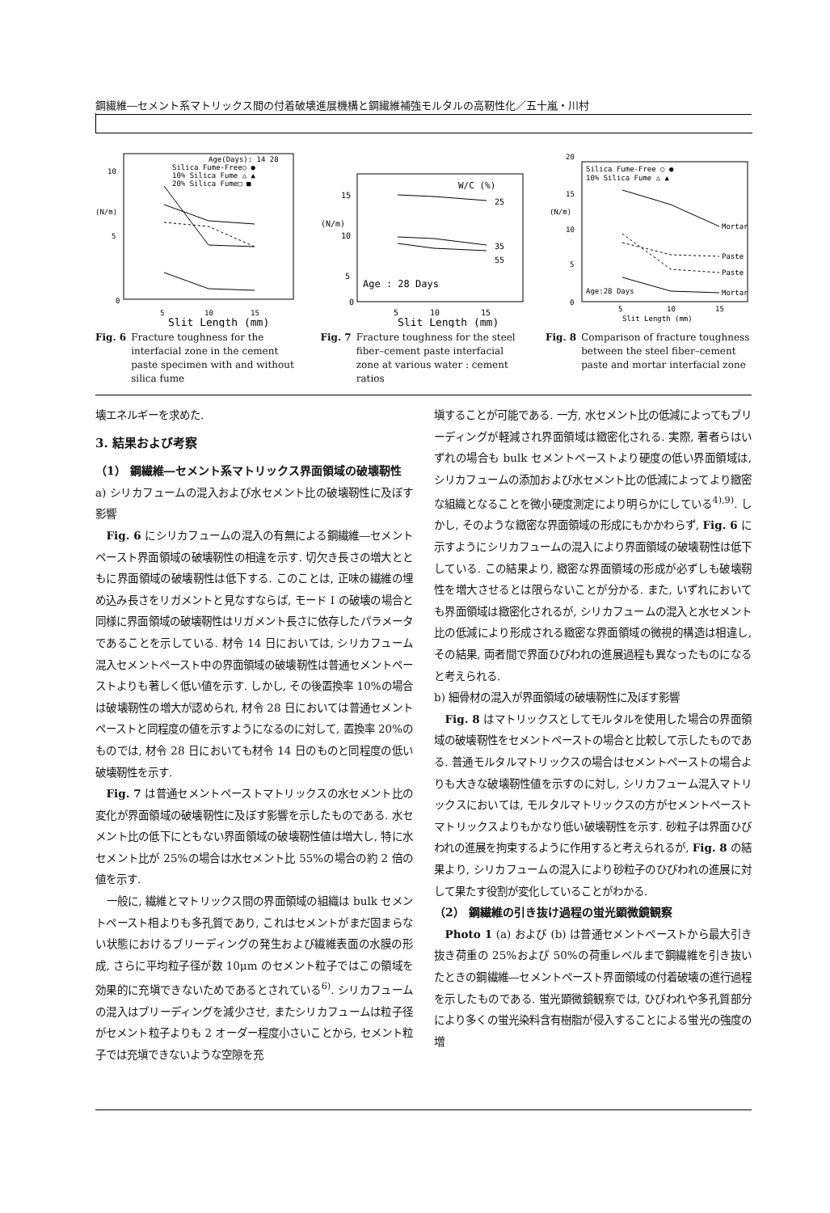鋼繊維―セメント系マトリックス間の付着破壊進展機構と鋼繊維補強モルタルの高靭性化／五十嵐・川村
Age(Days): 14 28
Silica Fume-Free○ ●
10% Silica Fume △ ▲
20% Silica Fume□ ■
10
5
0
(N/m)
5
10
15
Slit Length (mm)
Fig. 6 Fracture toughness for the interfacial zone in the cement paste specimen with and without silica fume
W/C (%)
15
10
5
0
(N/m)
25
35
55
Age : 28 Days
5
10
15
Slit Length (mm)
Fig. 7 Fracture toughness for the steel fiber–cement paste interfacial zone at various water : cement ratios
Silica Fume-Free ○ ●
10% Silica Fume △ ▲
20
15
10
5
0
(N/m)
Mortar
Paste
Paste
Mortar
Age:28 Days
5
10
15
Slit Length (mm)
Fig. 8 Comparison of fracture toughness between the steel fiber–cement paste and mortar interfacial zone
壊エネルギーを求めた.
3. 結果および考察
（1） 鋼繊維―セメント系マトリックス界面領域の破壊靭性
a) シリカフュームの混入および水セメント比の破壊靭性に及ぼす影響
Fig. 6 にシリカフュームの混入の有無による鋼繊維―セメントペースト界面領域の破壊靭性の相違を示す. 切欠き長さの増大とともに界面領域の破壊靭性は低下する. このことは, 正味の繊維の埋め込み長さをリガメントと見なすならば, モード I の破壊の場合と同様に界面領域の破壊靭性はリガメント長さに依存したパラメータであることを示している. 材令 14 日においては, シリカフューム混入セメントペースト中の界面領域の破壊靭性は普通セメントペーストよりも著しく低い値を示す. しかし, その後置換率 10%の場合は破壊靭性の増大が認められ, 材令 28 日においては普通セメントペーストと同程度の値を示すようになるのに対して, 置換率 20%のものでは, 材令 28 日においても材令 14 日のものと同程度の低い破壊靭性を示す.
Fig. 7 は普通セメントペーストマトリックスの水セメント比の変化が界面領域の破壊靭性に及ぼす影響を示したものである. 水セメント比の低下にともない界面領域の破壊靭性値は増大し, 特に水セメント比が 25%の場合は水セメント比 55%の場合の約 2 倍の値を示す.
一般に, 繊維とマトリックス間の界面領域の組織は bulk セメントペースト相よりも多孔質であり, これはセメントがまだ固まらない状態におけるブリーディングの発生および繊維表面の水膜の形成, さらに平均粒子径が数 10μm のセメント粒子ではこの領域を効果的に充塡できないためであるとされている<sup>6)</sup>. シリカフュームの混入はブリーディングを減少させ, またシリカフュームは粒子径がセメント粒子よりも 2 オーダー程度小さいことから, セメント粒子では充塡できないような空隙を充
塡することが可能である. 一方, 水セメント比の低減によってもブリーディングが軽減され界面領域は緻密化される. 実際, 著者らはいずれの場合も bulk セメントペーストより硬度の低い界面領域は, シリカフュームの添加および水セメント比の低減によってより緻密な組織となることを微小硬度測定により明らかにしている<sup>4),9)</sup>. しかし, そのような緻密な界面領域の形成にもかかわらず, Fig. 6 に示すようにシリカフュームの混入により界面領域の破壊靭性は低下している. この結果より, 緻密な界面領域の形成が必ずしも破壊靭性を増大させるとは限らないことが分かる. また, いずれにおいても界面領域は緻密化されるが, シリカフュームの混入と水セメント比の低減により形成される緻密な界面領域の微視的構造は相違し, その結果, 両者間で界面ひびわれの進展過程も異なったものになると考えられる.
b) 細骨材の混入が界面領域の破壊靭性に及ぼす影響
Fig. 8 はマトリックスとしてモルタルを使用した場合の界面領域の破壊靭性をセメントペーストの場合と比較して示したものである. 普通モルタルマトリックスの場合はセメントペーストの場合よりも大きな破壊靭性値を示すのに対し, シリカフューム混入マトリックスにおいては, モルタルマトリックスの方がセメントペーストマトリックスよりもかなり低い破壊靭性を示す. 砂粒子は界面ひびわれの進展を拘束するように作用すると考えられるが, Fig. 8 の結果より, シリカフュームの混入により砂粒子のひびわれの進展に対して果たす役割が変化していることがわかる.
（2） 鋼繊維の引き抜け過程の蛍光顕微鏡観察
Photo 1 (a) および (b) は普通セメントペーストから最大引き抜き荷重の 25%および 50%の荷重レベルまで鋼繊維を引き抜いたときの鋼繊維―セメントペースト界面領域の付着破壊の進行過程を示したものである. 蛍光顕微鏡観察では, ひびわれや多孔質部分により多くの蛍光染料含有樹脂が侵入することによる蛍光の強度の増